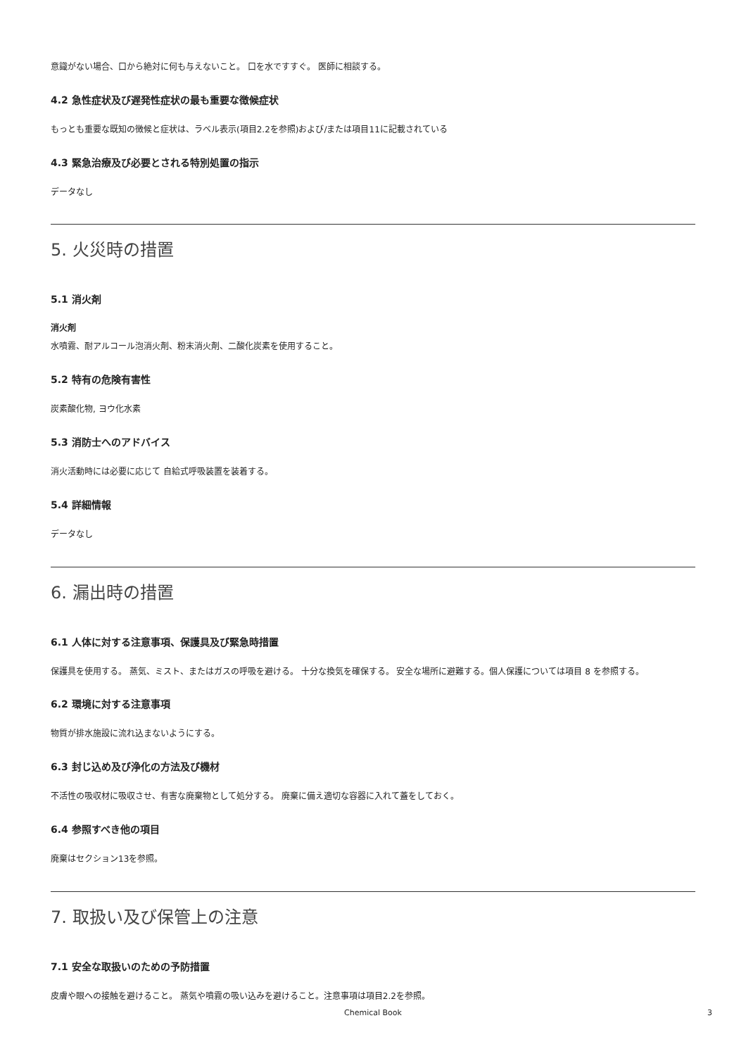意識がない場合、口から絶対に何も与えないこと。 口を水ですすぐ。 医師に相談する。
4.2 急性症状及び遅発性症状の最も重要な徴候症状
もっとも重要な既知の徴候と症状は、ラベル表示(項目2.2を参照)および/または項目11に記載されている
4.3 緊急治療及び必要とされる特別処置の指示
データなし
5. 火災時の措置
5.1 消火剤
消火剤
水噴霧、耐アルコール泡消火剤、粉末消火剤、二酸化炭素を使用すること。
5.2 特有の危険有害性
炭素酸化物, ヨウ化水素
5.3 消防士へのアドバイス
消火活動時には必要に応じて 自給式呼吸装置を装着する。
5.4 詳細情報
データなし
6. 漏出時の措置
6.1 人体に対する注意事項、保護具及び緊急時措置
保護具を使用する。 蒸気、ミスト、またはガスの呼吸を避ける。 十分な換気を確保する。 安全な場所に避難する。個人保護については項目 8 を参照する。
6.2 環境に対する注意事項
物質が排水施設に流れ込まないようにする。
6.3 封じ込め及び浄化の方法及び機材
不活性の吸収材に吸収させ、有害な廃棄物として処分する。 廃棄に備え適切な容器に入れて蓋をしておく。
6.4 参照すべき他の項目
廃棄はセクション13を参照。
7. 取扱い及び保管上の注意
7.1 安全な取扱いのための予防措置
皮膚や眼への接触を避けること。 蒸気や噴霧の吸い込みを避けること。注意事項は項目2.2を参照。
Chemical Book 3